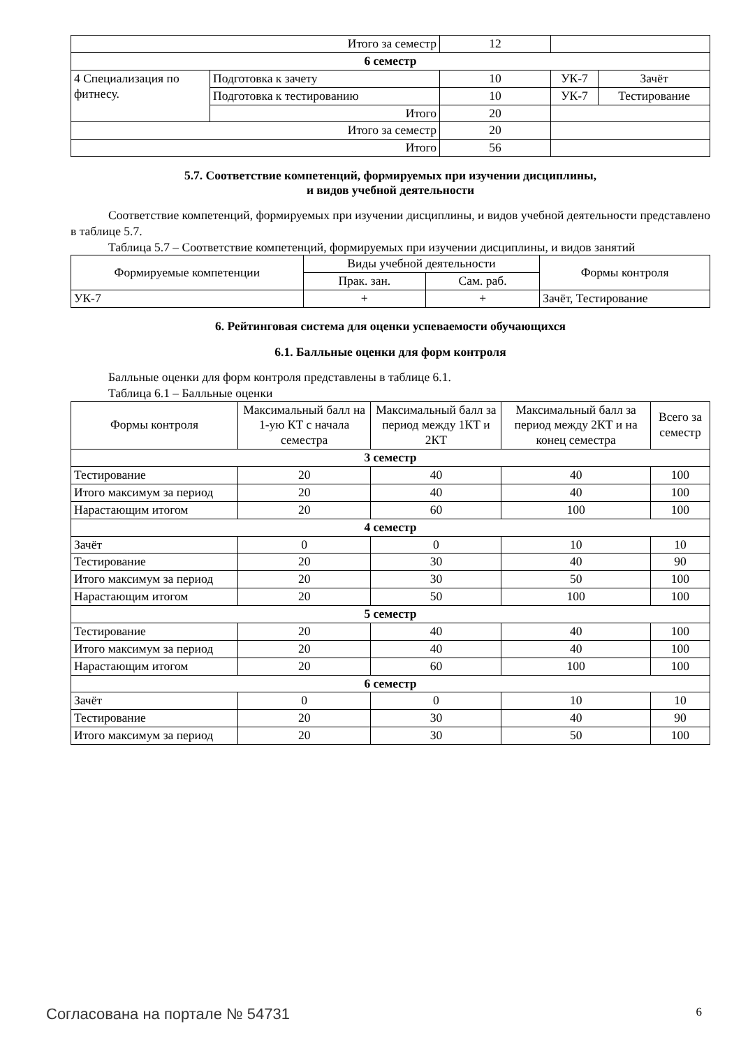| Итого за семестр | | 12 | | |
| 6 семестр | | | | |
| 4 Специализация по фитнесу. | Подготовка к зачету | 10 | УК-7 | Зачёт |
| | Подготовка к тестированию | 10 | УК-7 | Тестирование |
| | Итого | 20 | | |
| Итого за семестр | | 20 | | |
| Итого | | 56 | | |
5.7. Соответствие компетенций, формируемых при изучении дисциплины,
и видов учебной деятельности
Соответствие компетенций, формируемых при изучении дисциплины, и видов учебной деятельности представлено в таблице 5.7.
Таблица 5.7 – Соответствие компетенций, формируемых при изучении дисциплины, и видов занятий
| Формируемые компетенции | Виды учебной деятельности | | Формы контроля |
| --- | --- | --- | --- |
| | Прак. зан. | Сам. раб. | |
| УК-7 | + | + | Зачёт, Тестирование |
6. Рейтинговая система для оценки успеваемости обучающихся
6.1. Балльные оценки для форм контроля
Балльные оценки для форм контроля представлены в таблице 6.1.
Таблица 6.1 – Балльные оценки
| Формы контроля | Максимальный балл на 1-ую КТ с начала семестра | Максимальный балл за период между 1КТ и 2КТ | Максимальный балл за период между 2КТ и на конец семестра | Всего за семестр |
| --- | --- | --- | --- | --- |
| 3 семестр | | | | |
| Тестирование | 20 | 40 | 40 | 100 |
| Итого максимум за период | 20 | 40 | 40 | 100 |
| Нарастающим итогом | 20 | 60 | 100 | 100 |
| 4 семестр | | | | |
| Зачёт | 0 | 0 | 10 | 10 |
| Тестирование | 20 | 30 | 40 | 90 |
| Итого максимум за период | 20 | 30 | 50 | 100 |
| Нарастающим итогом | 20 | 50 | 100 | 100 |
| 5 семестр | | | | |
| Тестирование | 20 | 40 | 40 | 100 |
| Итого максимум за период | 20 | 40 | 40 | 100 |
| Нарастающим итогом | 20 | 60 | 100 | 100 |
| 6 семестр | | | | |
| Зачёт | 0 | 0 | 10 | 10 |
| Тестирование | 20 | 30 | 40 | 90 |
| Итого максимум за период | 20 | 30 | 50 | 100 |
Согласована на портале № 54731 6